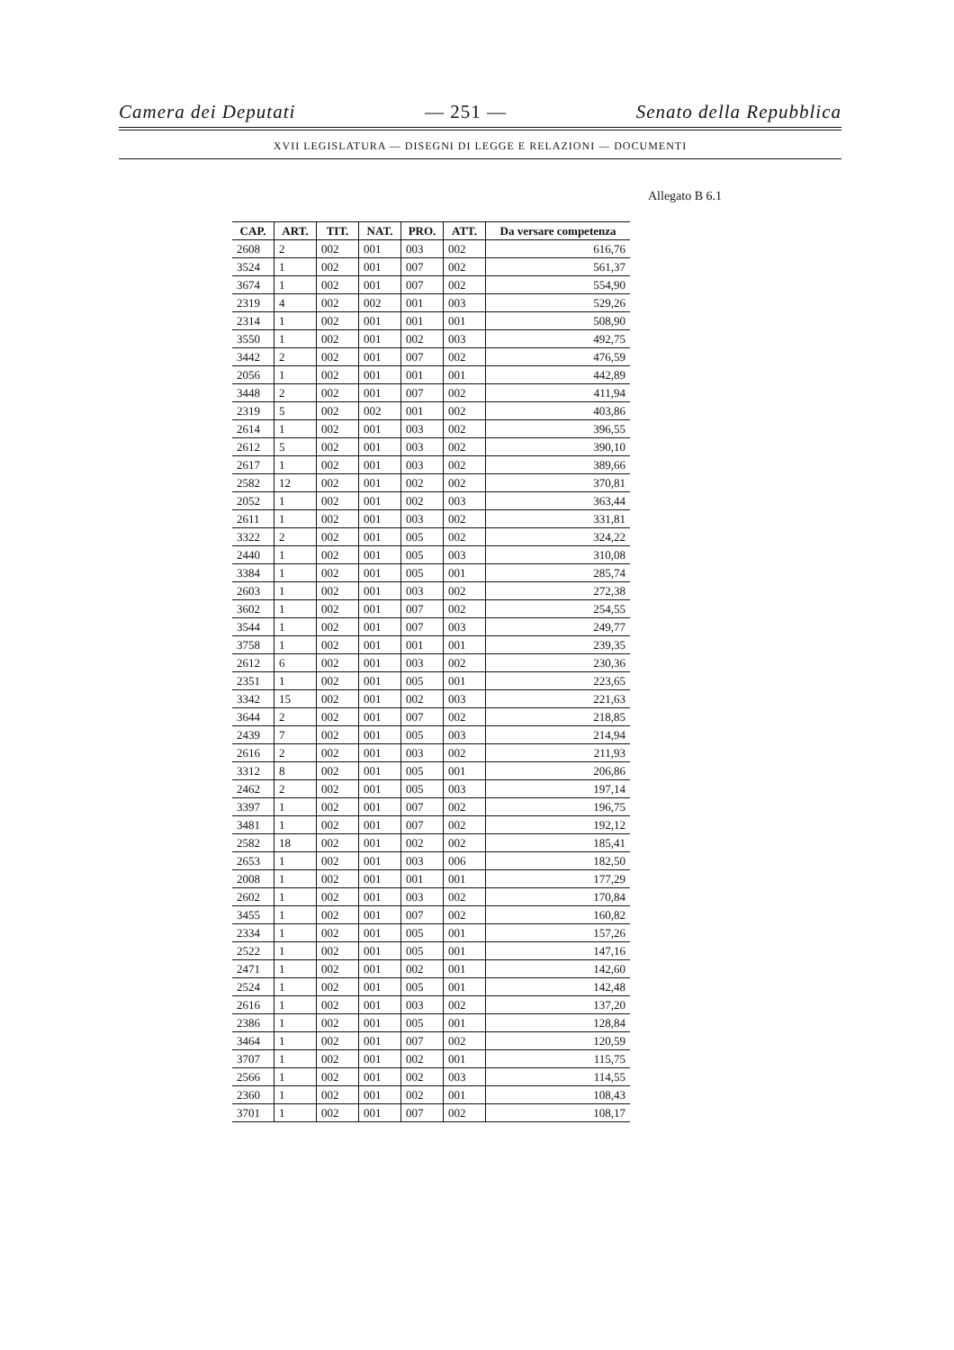Camera dei Deputati — 251 — Senato della Repubblica
XVII LEGISLATURA — DISEGNI DI LEGGE E RELAZIONI — DOCUMENTI
Allegato B 6.1
| CAP. | ART. | TIT. | NAT. | PRO. | ATT. | Da versare competenza |
| --- | --- | --- | --- | --- | --- | --- |
| 2608 | 2 | 002 | 001 | 003 | 002 | 616,76 |
| 3524 | 1 | 002 | 001 | 007 | 002 | 561,37 |
| 3674 | 1 | 002 | 001 | 007 | 002 | 554,90 |
| 2319 | 4 | 002 | 002 | 001 | 003 | 529,26 |
| 2314 | 1 | 002 | 001 | 001 | 001 | 508,90 |
| 3550 | 1 | 002 | 001 | 002 | 003 | 492,75 |
| 3442 | 2 | 002 | 001 | 007 | 002 | 476,59 |
| 2056 | 1 | 002 | 001 | 001 | 001 | 442,89 |
| 3448 | 2 | 002 | 001 | 007 | 002 | 411,94 |
| 2319 | 5 | 002 | 002 | 001 | 002 | 403,86 |
| 2614 | 1 | 002 | 001 | 003 | 002 | 396,55 |
| 2612 | 5 | 002 | 001 | 003 | 002 | 390,10 |
| 2617 | 1 | 002 | 001 | 003 | 002 | 389,66 |
| 2582 | 12 | 002 | 001 | 002 | 002 | 370,81 |
| 2052 | 1 | 002 | 001 | 002 | 003 | 363,44 |
| 2611 | 1 | 002 | 001 | 003 | 002 | 331,81 |
| 3322 | 2 | 002 | 001 | 005 | 002 | 324,22 |
| 2440 | 1 | 002 | 001 | 005 | 003 | 310,08 |
| 3384 | 1 | 002 | 001 | 005 | 001 | 285,74 |
| 2603 | 1 | 002 | 001 | 003 | 002 | 272,38 |
| 3602 | 1 | 002 | 001 | 007 | 002 | 254,55 |
| 3544 | 1 | 002 | 001 | 007 | 003 | 249,77 |
| 3758 | 1 | 002 | 001 | 001 | 001 | 239,35 |
| 2612 | 6 | 002 | 001 | 003 | 002 | 230,36 |
| 2351 | 1 | 002 | 001 | 005 | 001 | 223,65 |
| 3342 | 15 | 002 | 001 | 002 | 003 | 221,63 |
| 3644 | 2 | 002 | 001 | 007 | 002 | 218,85 |
| 2439 | 7 | 002 | 001 | 005 | 003 | 214,94 |
| 2616 | 2 | 002 | 001 | 003 | 002 | 211,93 |
| 3312 | 8 | 002 | 001 | 005 | 001 | 206,86 |
| 2462 | 2 | 002 | 001 | 005 | 003 | 197,14 |
| 3397 | 1 | 002 | 001 | 007 | 002 | 196,75 |
| 3481 | 1 | 002 | 001 | 007 | 002 | 192,12 |
| 2582 | 18 | 002 | 001 | 002 | 002 | 185,41 |
| 2653 | 1 | 002 | 001 | 003 | 006 | 182,50 |
| 2008 | 1 | 002 | 001 | 001 | 001 | 177,29 |
| 2602 | 1 | 002 | 001 | 003 | 002 | 170,84 |
| 3455 | 1 | 002 | 001 | 007 | 002 | 160,82 |
| 2334 | 1 | 002 | 001 | 005 | 001 | 157,26 |
| 2522 | 1 | 002 | 001 | 005 | 001 | 147,16 |
| 2471 | 1 | 002 | 001 | 002 | 001 | 142,60 |
| 2524 | 1 | 002 | 001 | 005 | 001 | 142,48 |
| 2616 | 1 | 002 | 001 | 003 | 002 | 137,20 |
| 2386 | 1 | 002 | 001 | 005 | 001 | 128,84 |
| 3464 | 1 | 002 | 001 | 007 | 002 | 120,59 |
| 3707 | 1 | 002 | 001 | 002 | 001 | 115,75 |
| 2566 | 1 | 002 | 001 | 002 | 003 | 114,55 |
| 2360 | 1 | 002 | 001 | 002 | 001 | 108,43 |
| 3701 | 1 | 002 | 001 | 007 | 002 | 108,17 |